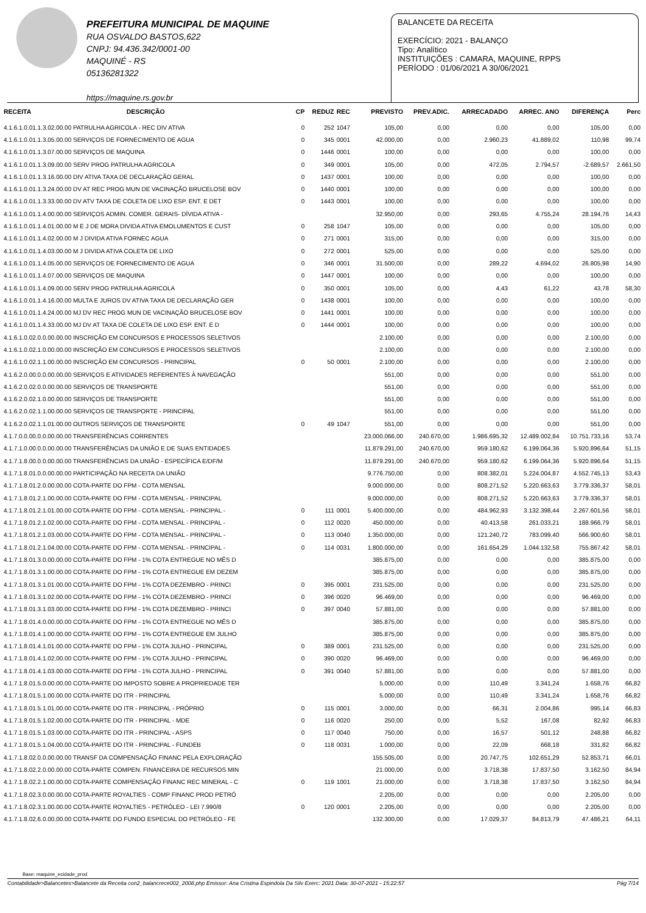PREFEITURA MUNICIPAL DE MAQUINE
RUA OSVALDO BASTOS,622
CNPJ: 94.436.342/0001-00
MAQUINÉ - RS
05136281322
https://maquine.rs.gov.br
BALANCETE DA RECEITA
EXERCÍCIO: 2021 - BALANÇO
Tipo: Analítico
INSTITUIÇÕES : CAMARA, MAQUINE, RPPS
PERÍODO : 01/06/2021 A 30/06/2021
| RECEITA | DESCRIÇÃO | CP | REDUZ | REC | PREVISTO | PREV.ADIC. | ARRECADADO | ARREC. ANO | DIFERENÇA | Perc |
| --- | --- | --- | --- | --- | --- | --- | --- | --- | --- | --- |
| 4.1.6.1.0.01.1.3.02.00.00 PATRULHA AGRICOLA - REC DIV ATIVA | | 0 | 252 | 1047 | 105,00 | 0,00 | 0,00 | 0,00 | 105,00 | 0,00 |
| 4.1.6.1.0.01.1.3.05.00.00 SERVIÇOS DE FORNECIMENTO DE AGUA | | 0 | 345 | 0001 | 42.000,00 | 0,00 | 2.960,23 | 41.889,02 | 110,98 | 99,74 |
| 4.1.6.1.0.01.1.3.07.00.00 SERVIÇOS DE MAQUINA | | 0 | 1446 | 0001 | 100,00 | 0,00 | 0,00 | 0,00 | 100,00 | 0,00 |
| 4.1.6.1.0.01.1.3.09.00.00 SERV PROG PATRULHA AGRICOLA | | 0 | 349 | 0001 | 105,00 | 0,00 | 472,05 | 2.794,57 | -2.689,57 | 2.661,50 |
| 4.1.6.1.0.01.1.3.16.00.00 DIV ATIVA TAXA DE DECLARAÇÃO GERAL | | 0 | 1437 | 0001 | 100,00 | 0,00 | 0,00 | 0,00 | 100,00 | 0,00 |
| 4.1.6.1.0.01.1.3.24.00.00 DV AT REC PROG MUN DE VACINAÇÃO BRUCELOSE BOV | | 0 | 1440 | 0001 | 100,00 | 0,00 | 0,00 | 0,00 | 100,00 | 0,00 |
| 4.1.6.1.0.01.1.3.33.00.00 DV ATV TAXA DE COLETA DE LIXO ESP. ENT. E DET | | 0 | 1443 | 0001 | 100,00 | 0,00 | 0,00 | 0,00 | 100,00 | 0,00 |
| 4.1.6.1.0.01.1.4.00.00.00 SERVIÇOS ADMIN. COMER. GERAIS- DÍVIDA ATIVA - | | | | | 32.950,00 | 0,00 | 293,65 | 4.755,24 | 28.194,76 | 14,43 |
| 4.1.6.1.0.01.1.4.01.00.00 M E J DE MORA DIVIDA ATIVA EMOLUMENTOS E CUST | | 0 | 258 | 1047 | 105,00 | 0,00 | 0,00 | 0,00 | 105,00 | 0,00 |
| 4.1.6.1.0.01.1.4.02.00.00 M J DIVIDA ATIVA FORNEC AGUA | | 0 | 271 | 0001 | 315,00 | 0,00 | 0,00 | 0,00 | 315,00 | 0,00 |
| 4.1.6.1.0.01.1.4.03.00.00 M J DIVIDA ATIVA COLETA DE LIXO | | 0 | 272 | 0001 | 525,00 | 0,00 | 0,00 | 0,00 | 525,00 | 0,00 |
| 4.1.6.1.0.01.1.4.05.00.00 SERVIÇOS DE FORNECIMENTO DE AGUA | | 0 | 346 | 0001 | 31.500,00 | 0,00 | 289,22 | 4.694,02 | 26.805,98 | 14,90 |
| 4.1.6.1.0.01.1.4.07.00.00 SERVIÇOS DE MAQUINA | | 0 | 1447 | 0001 | 100,00 | 0,00 | 0,00 | 0,00 | 100,00 | 0,00 |
| 4.1.6.1.0.01.1.4.09.00.00 SERV PROG PATRULHA AGRICOLA | | 0 | 350 | 0001 | 105,00 | 0,00 | 4,43 | 61,22 | 43,78 | 58,30 |
| 4.1.6.1.0.01.1.4.16.00.00 MULTA E JUROS DV ATIVA TAXA DE DECLARAÇÃO GER | | 0 | 1438 | 0001 | 100,00 | 0,00 | 0,00 | 0,00 | 100,00 | 0,00 |
| 4.1.6.1.0.01.1.4.24.00.00 MJ DV REC PROG MUN DE VACINAÇÃO BRUCELOSE BOV | | 0 | 1441 | 0001 | 100,00 | 0,00 | 0,00 | 0,00 | 100,00 | 0,00 |
| 4.1.6.1.0.01.1.4.33.00.00 MJ DV AT TAXA DE COLETA DE LIXO ESP. ENT. E D | | 0 | 1444 | 0001 | 100,00 | 0,00 | 0,00 | 0,00 | 100,00 | 0,00 |
| 4.1.6.1.0.02.0.0.00.00.00 INSCRIÇÃO EM CONCURSOS E PROCESSOS SELETIVOS | | | | | 2.100,00 | 0,00 | 0,00 | 0,00 | 2.100,00 | 0,00 |
| 4.1.6.1.0.02.1.0.00.00.00 INSCRIÇÃO EM CONCURSOS E PROCESSOS SELETIVOS | | | | | 2.100,00 | 0,00 | 0,00 | 0,00 | 2.100,00 | 0,00 |
| 4.1.6.1.0.02.1.1.00.00.00 INSCRIÇÃO EM CONCURSOS - PRINCIPAL | | 0 | 50 | 0001 | 2.100,00 | 0,00 | 0,00 | 0,00 | 2.100,00 | 0,00 |
| 4.1.6.2.0.00.0.0.00.00.00 SERVIÇOS E ATIVIDADES REFERENTES À NAVEGAÇÃO | | | | | 551,00 | 0,00 | 0,00 | 0,00 | 551,00 | 0,00 |
| 4.1.6.2.0.02.0.0.00.00.00 SERVIÇOS DE TRANSPORTE | | | | | 551,00 | 0,00 | 0,00 | 0,00 | 551,00 | 0,00 |
| 4.1.6.2.0.02.1.0.00.00.00 SERVIÇOS DE TRANSPORTE | | | | | 551,00 | 0,00 | 0,00 | 0,00 | 551,00 | 0,00 |
| 4.1.6.2.0.02.1.1.00.00.00 SERVIÇOS DE TRANSPORTE - PRINCIPAL | | | | | 551,00 | 0,00 | 0,00 | 0,00 | 551,00 | 0,00 |
| 4.1.6.2.0.02.1.1.01.00.00 OUTROS SERVIÇOS DE TRANSPORTE | | 0 | 49 | 1047 | 551,00 | 0,00 | 0,00 | 0,00 | 551,00 | 0,00 |
| 4.1.7.0.0.00.0.0.00.00.00 TRANSFERÊNCIAS CORRENTES | | | | | 23.000.066,00 | 240.670,00 | 1.986.695,32 | 12.489.002,84 | 10.751.733,16 | 53,74 |
| 4.1.7.1.0.00.0.0.00.00.00 TRANSFERÊNCIAS DA UNIÃO E DE SUAS ENTIDADES | | | | | 11.879.291,00 | 240.670,00 | 959.180,62 | 6.199.064,36 | 5.920.896,64 | 51,15 |
| 4.1.7.1.8.00.0.0.00.00.00 TRANSFERÊNCIAS DA UNIÃO - ESPECÍFICA E/DF/M | | | | | 11.879.291,00 | 240.670,00 | 959.180,62 | 6.199.064,36 | 5.920.896,64 | 51,15 |
| 4.1.7.1.8.01.0.0.00.00.00 PARTICIPAÇÃO NA RECEITA DA UNIÃO | | | | | 9.776.750,00 | 0,00 | 808.382,01 | 5.224.004,87 | 4.552.745,13 | 53,43 |
| 4.1.7.1.8.01.2.0.00.00.00 COTA-PARTE DO FPM - COTA MENSAL | | | | | 9.000.000,00 | 0,00 | 808.271,52 | 5.220.663,63 | 3.779.336,37 | 58,01 |
| 4.1.7.1.8.01.2.1.00.00.00 COTA-PARTE DO FPM - COTA MENSAL - PRINCIPAL | | | | | 9.000.000,00 | 0,00 | 808.271,52 | 5.220.663,63 | 3.779.336,37 | 58,01 |
| 4.1.7.1.8.01.2.1.01.00.00 COTA-PARTE DO FPM - COTA MENSAL - PRINCIPAL - | | 0 | 111 | 0001 | 5.400.000,00 | 0,00 | 484.962,93 | 3.132.398,44 | 2.267.601,56 | 58,01 |
| 4.1.7.1.8.01.2.1.02.00.00 COTA-PARTE DO FPM - COTA MENSAL - PRINCIPAL - | | 0 | 112 | 0020 | 450.000,00 | 0,00 | 40.413,58 | 261.033,21 | 188.966,79 | 58,01 |
| 4.1.7.1.8.01.2.1.03.00.00 COTA-PARTE DO FPM - COTA MENSAL - PRINCIPAL - | | 0 | 113 | 0040 | 1.350.000,00 | 0,00 | 121.240,72 | 783.099,40 | 566.900,60 | 58,01 |
| 4.1.7.1.8.01.2.1.04.00.00 COTA-PARTE DO FPM - COTA MENSAL - PRINCIPAL - | | 0 | 114 | 0031 | 1.800.000,00 | 0,00 | 161.654,29 | 1.044.132,58 | 755.867,42 | 58,01 |
| 4.1.7.1.8.01.3.0.00.00.00 COTA-PARTE DO FPM - 1% COTA ENTREGUE NO MÊS D | | | | | 385.875,00 | 0,00 | 0,00 | 0,00 | 385.875,00 | 0,00 |
| 4.1.7.1.8.01.3.1.00.00.00 COTA-PARTE DO FPM - 1% COTA ENTREGUE EM DEZEM | | | | | 385.875,00 | 0,00 | 0,00 | 0,00 | 385.875,00 | 0,00 |
| 4.1.7.1.8.01.3.1.01.00.00 COTA-PARTE DO FPM - 1% COTA DEZEMBRO - PRINCI | | 0 | 395 | 0001 | 231.525,00 | 0,00 | 0,00 | 0,00 | 231.525,00 | 0,00 |
| 4.1.7.1.8.01.3.1.02.00.00 COTA-PARTE DO FPM - 1% COTA DEZEMBRO - PRINCI | | 0 | 396 | 0020 | 96.469,00 | 0,00 | 0,00 | 0,00 | 96.469,00 | 0,00 |
| 4.1.7.1.8.01.3.1.03.00.00 COTA-PARTE DO FPM - 1% COTA DEZEMBRO - PRINCI | | 0 | 397 | 0040 | 57.881,00 | 0,00 | 0,00 | 0,00 | 57.881,00 | 0,00 |
| 4.1.7.1.8.01.4.0.00.00.00 COTA-PARTE DO FPM - 1% COTA ENTREGUE NO MÊS D | | | | | 385.875,00 | 0,00 | 0,00 | 0,00 | 385.875,00 | 0,00 |
| 4.1.7.1.8.01.4.1.00.00.00 COTA-PARTE DO FPM - 1% COTA ENTREGUE EM JULHO | | | | | 385.875,00 | 0,00 | 0,00 | 0,00 | 385.875,00 | 0,00 |
| 4.1.7.1.8.01.4.1.01.00.00 COTA-PARTE DO FPM - 1% COTA JULHO - PRINCIPAL | | 0 | 389 | 0001 | 231.525,00 | 0,00 | 0,00 | 0,00 | 231.525,00 | 0,00 |
| 4.1.7.1.8.01.4.1.02.00.00 COTA-PARTE DO FPM - 1% COTA JULHO - PRINCIPAL | | 0 | 390 | 0020 | 96.469,00 | 0,00 | 0,00 | 0,00 | 96.469,00 | 0,00 |
| 4.1.7.1.8.01.4.1.03.00.00 COTA-PARTE DO FPM - 1% COTA JULHO - PRINCIPAL | | 0 | 391 | 0040 | 57.881,00 | 0,00 | 0,00 | 0,00 | 57.881,00 | 0,00 |
| 4.1.7.1.8.01.5.0.00.00.00 COTA-PARTE DO IMPOSTO SOBRE A PROPRIEDADE TER | | | | | 5.000,00 | 0,00 | 110,49 | 3.341,24 | 1.658,76 | 66,82 |
| 4.1.7.1.8.01.5.1.00.00.00 COTA-PARTE DO ITR - PRINCIPAL | | | | | 5.000,00 | 0,00 | 110,49 | 3.341,24 | 1.658,76 | 66,82 |
| 4.1.7.1.8.01.5.1.01.00.00 COTA-PARTE DO ITR - PRINCIPAL - PRÓPRIO | | 0 | 115 | 0001 | 3.000,00 | 0,00 | 66,31 | 2.004,86 | 995,14 | 66,83 |
| 4.1.7.1.8.01.5.1.02.00.00 COTA-PARTE DO ITR - PRINCIPAL - MDE | | 0 | 116 | 0020 | 250,00 | 0,00 | 5,52 | 167,08 | 82,92 | 66,83 |
| 4.1.7.1.8.01.5.1.03.00.00 COTA-PARTE DO ITR - PRINCIPAL - ASPS | | 0 | 117 | 0040 | 750,00 | 0,00 | 16,57 | 501,12 | 248,88 | 66,82 |
| 4.1.7.1.8.01.5.1.04.00.00 COTA-PARTE DO ITR - PRINCIPAL - FUNDEB | | 0 | 118 | 0031 | 1.000,00 | 0,00 | 22,09 | 668,18 | 331,82 | 66,82 |
| 4.1.7.1.8.02.0.0.00.00.00 TRANSF DA COMPENSAÇÃO FINANC PELA EXPLORAÇÃO | | | | | 155.505,00 | 0,00 | 20.747,75 | 102.651,29 | 52.853,71 | 66,01 |
| 4.1.7.1.8.02.2.0.00.00.00 COTA-PARTE COMPEN. FINANCEIRA DE RECURSOS MIN | | | | | 21.000,00 | 0,00 | 3.718,38 | 17.837,50 | 3.162,50 | 84,94 |
| 4.1.7.1.8.02.2.1.00.00.00 COTA-PARTE COMPENSAÇÃO FINANC REC MINERAL - C | | 0 | 119 | 1001 | 21.000,00 | 0,00 | 3.718,38 | 17.837,50 | 3.162,50 | 84,94 |
| 4.1.7.1.8.02.3.0.00.00.00 COTA-PARTE ROYALTIES - COMP FINANC PROD PETRÓ | | | | | 2.205,00 | 0,00 | 0,00 | 0,00 | 2.205,00 | 0,00 |
| 4.1.7.1.8.02.3.1.00.00.00 COTA-PARTE ROYALTIES - PETRÓLEO - LEI 7.990/8 | | 0 | 120 | 0001 | 2.205,00 | 0,00 | 0,00 | 0,00 | 2.205,00 | 0,00 |
| 4.1.7.1.8.02.6.0.00.00.00 COTA-PARTE DO FUNDO ESPECIAL DO PETRÓLEO - FE | | | | | 132.300,00 | 0,00 | 17.029,37 | 84.813,79 | 47.486,21 | 64,11 |
Base: maquine_ecidade_prod
Contabilidade>Balancetes>Balancete da Receita con2_balancrece002_2008.php Emissor: Ana Cristina Espindola Da Silv Exerc: 2021 Data: 30-07-2021 - 15:22:57 Pág 7/14